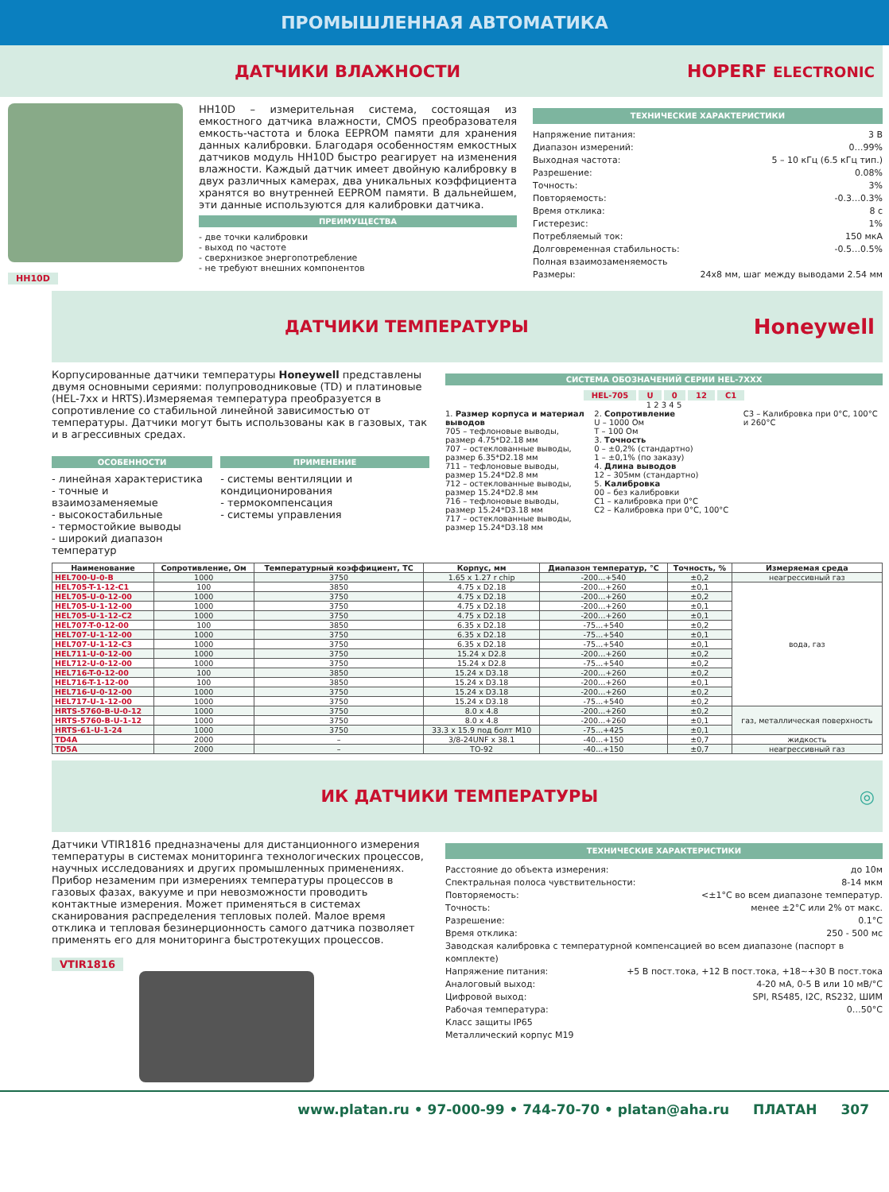ПРОМЫШЛЕННАЯ АВТОМАТИКА
ДАТЧИКИ ВЛАЖНОСТИ HOPERF ELECTRONIC
HH10D
HH10D – измерительная система, состоящая из емкостного датчика влажности, CMOS преобразователя емкость-частота и блока EEPROM памяти для хранения данных калибровки. Благодаря особенностям емкостных датчиков модуль HH10D быстро реагирует на изменения влажности. Каждый датчик имеет двойную калибровку в двух различных камерах, два уникальных коэффициента хранятся во внутренней EEPROM памяти. В дальнейшем, эти данные используются для калибровки датчика.
ПРЕИМУЩЕСТВА
- две точки калибровки
- выход по частоте
- сверхнизкое энергопотребление
- не требуют внешних компонентов
ТЕХНИЧЕСКИЕ ХАРАКТЕРИСТИКИ
Напряжение питания: 3 В
Диапазон измерений: 0…99%
Выходная частота: 5 – 10 кГц (6.5 кГц тип.)
Разрешение: 0.08%
Точность: 3%
Повторяемость: -0.3…0.3%
Время отклика: 8 с
Гистерезис: 1%
Потребляемый ток: 150 мкА
Долговременная стабильность: -0.5…0.5%
Полная взаимозаменяемость
Размеры: 24x8 мм, шаг между выводами 2.54 мм
ДАТЧИКИ ТЕМПЕРАТУРЫ
Honeywell
Корпусированные датчики температуры Honeywell представлены двумя основными сериями: полупроводниковые (TD) и платиновые (HEL-7xx и HRTS).Измеряемая температура преобразуется в сопротивление со стабильной линейной зависимостью от температуры. Датчики могут быть использованы как в газовых, так и в агрессивных средах.
ОСОБЕННОСТИ
- линейная характеристика
- точные и взаимозаменяемые
- высокостабильные
- термостойкие выводы
- широкий диапазон температур
ПРИМЕНЕНИЕ
- системы вентиляции и кондиционирования
- термокомпенсация
- системы управления
СИСТЕМА ОБОЗНАЧЕНИЙ СЕРИИ HEL-7XXX
HEL-705 U 0 12 C1
1 2 3 4 5
1. Размер корпуса и материал выводов
705 – тефлоновые выводы, размер 4.75*D2.18 мм
707 – остеклованные выводы, размер 6.35*D2.18 мм
711 – тефлоновые выводы, размер 15.24*D2.8 мм
712 – остеклованные выводы, размер 15.24*D2.8 мм
716 – тефлоновые выводы, размер 15.24*D3.18 мм
717 – остеклованные выводы, размер 15.24*D3.18 мм
2. Сопротивление
U – 1000 Ом
T – 100 Ом
3. Точность
0 – ±0,2% (стандартно)
1 – ±0,1% (по заказу)
4. Длина выводов
12 – 305мм (стандартно)
5. Калибровка
00 – без калибровки
C1 – калибровка при 0°C
C2 – Калибровка при 0°C, 100°C
C3 – Калибровка при 0°C, 100°C и 260°C
| Наименование | Сопротивление, Ом | Температурный коэффициент, TC | Корпус, мм | Диапазон температур, °C | Точность, % | Измеряемая среда | |
| --- | --- | --- | --- | --- | --- | --- | --- |
| HEL700-U-0-B | 1000 | 3750 | 1.65 x 1.27 r chip | -200...+540 | ±0,2 | неагрессивный газ | |
| HEL705-T-1-12-C1 | 100 | 3850 | 4.75 x D2.18 | -200…+260 | ±0,1 | вода, газ | |
| HEL705-U-0-12-00 | 1000 | 3750 | 4.75 x D2.18 | -200…+260 | ±0,2 | | |
| HEL705-U-1-12-00 | 1000 | 3750 | 4.75 x D2.18 | -200…+260 | ±0,1 | | |
| HEL705-U-1-12-C2 | 1000 | 3750 | 4.75 x D2.18 | -200…+260 | ±0,1 | | |
| HEL707-T-0-12-00 | 100 | 3850 | 6.35 x D2.18 | -75...+540 | ±0,2 | | |
| HEL707-U-1-12-00 | 1000 | 3750 | 6.35 x D2.18 | -75...+540 | ±0,1 | | |
| HEL707-U-1-12-C3 | 1000 | 3750 | 6.35 x D2.18 | -75...+540 | ±0,1 | | |
| HEL711-U-0-12-00 | 1000 | 3750 | 15.24 x D2.8 | -200…+260 | ±0,2 | | |
| HEL712-U-0-12-00 | 1000 | 3750 | 15.24 x D2.8 | -75...+540 | ±0,2 | | |
| HEL716-T-0-12-00 | 100 | 3850 | 15.24 x D3.18 | -200…+260 | ±0,2 | | |
| HEL716-T-1-12-00 | 100 | 3850 | 15.24 x D3.18 | -200…+260 | ±0,1 | | |
| HEL716-U-0-12-00 | 1000 | 3750 | 15.24 x D3.18 | -200…+260 | ±0,2 | | |
| HEL717-U-1-12-00 | 1000 | 3750 | 15.24 x D3.18 | -75...+540 | ±0,2 | | |
| HRTS-5760-B-U-0-12 | 1000 | 3750 | 8.0 x 4.8 | -200...+260 | ±0,2 | газ, металлическая поверхность | |
| HRTS-5760-B-U-1-12 | 1000 | 3750 | 8.0 x 4.8 | -200...+260 | ±0,1 | | |
| HRTS-61-U-1-24 | 1000 | 3750 | 33.3 x 15.9 под болт M10 | -75...+425 | ±0,1 | | |
| TD4A | 2000 | – | 3/8-24UNF x 38.1 | -40...+150 | ±0,7 | жидкость | |
| TD5A | 2000 | – | TO-92 | -40...+150 | ±0,7 | неагрессивный газ | |
ИК ДАТЧИКИ ТЕМПЕРАТУРЫ ◎
Датчики VTIR1816 предназначены для дистанционного измерения температуры в системах мониторинга технологических процессов, научных исследованиях и других промышленных применениях. Прибор незаменим при измерениях температуры процессов в газовых фазах, вакууме и при невозможности проводить контактные измерения. Может применяться в системах сканирования распределения тепловых полей. Малое время отклика и тепловая безинерционность самого датчика позволяет применять его для мониторинга быстротекущих процессов.
VTIR1816
ТЕХНИЧЕСКИЕ ХАРАКТЕРИСТИКИ
Расстояние до объекта измерения: до 10м
Спектральная полоса чувствительности: 8-14 мкм
Повторяемость: <±1°C во всем диапазоне температур.
Точность: менее ±2°C или 2% от макс.
Разрешение: 0.1°C
Время отклика: 250 - 500 мс
Заводская калибровка с температурной компенсацией во всем диапазоне (паспорт в комплекте)
Напряжение питания: +5 В пост.тока, +12 В пост.тока, +18~+30 В пост.тока
Аналоговый выход: 4-20 мА, 0-5 В или 10 мВ/°C
Цифровой выход: SPI, RS485, I2C, RS232, ШИМ
Рабочая температура: 0…50°C
Класс защиты IP65
Металлический корпус M19
www.platan.ru • 97-000-99 • 744-70-70 • platan@aha.ru ПЛАТАН 307